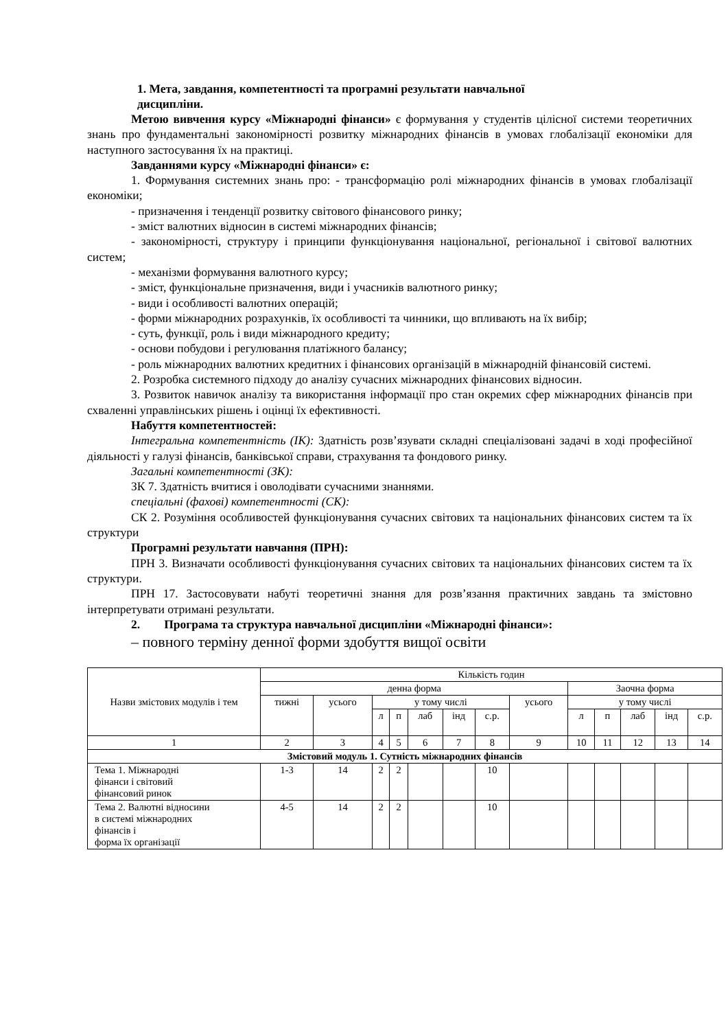1. Мета, завдання, компетентності та програмні результати навчальної
дисципліни.
Метою вивчення курсу «Міжнародні фінанси» є формування у студентів цілісної системи теоретичних знань про фундаментальні закономірності розвитку міжнародних фінансів в умовах глобалізації економіки для наступного застосування їх на практиці.
Завданнями курсу «Міжнародні фінанси» є:
1. Формування системних знань про: - трансформацію ролі міжнародних фінансів в умовах глобалізації економіки;
- призначення і тенденції розвитку світового фінансового ринку;
- зміст валютних відносин в системі міжнародних фінансів;
- закономірності, структуру і принципи функціонування національної, регіональної і світової валютних систем;
- механізми формування валютного курсу;
- зміст, функціональне призначення, види і учасників валютного ринку;
- види і особливості валютних операцій;
- форми міжнародних розрахунків, їх особливості та чинники, що впливають на їх вибір;
- суть, функції, роль і види міжнародного кредиту;
- основи побудови і регулювання платіжного балансу;
- роль міжнародних валютних кредитних і фінансових організацій в міжнародній фінансовій системі.
2. Розробка системного підходу до аналізу сучасних міжнародних фінансових відносин.
3. Розвиток навичок аналізу та використання інформації про стан окремих сфер міжнародних фінансів при схваленні управлінських рішень і оцінці їх ефективності.
Набуття компетентностей:
Інтегральна компетентність (ІК): Здатність розв’язувати складні спеціалізовані задачі в ході професійної діяльності у галузі фінансів, банківської справи, страхування та фондового ринку.
Загальні компетентності (ЗК):
ЗК 7. Здатність вчитися і оволодівати сучасними знаннями.
спеціальні (фахові) компетентності (СК):
СК 2. Розуміння особливостей функціонування сучасних світових та національних фінансових систем та їх структури
Програмні результати навчання (ПРН):
ПРН 3. Визначати особливості функціонування сучасних світових та національних фінансових систем та їх структури.
ПРН 17. Застосовувати набуті теоретичні знання для розв’язання практичних завдань та змістовно інтерпретувати отримані результати.
2. Програма та структура навчальної дисципліни «Міжнародні фінанси»:
– повного терміну денної форми здобуття вищої освіти
| Назви змістових модулів і тем | Кількість годин | | | | | | | | | | | | |
| | денна форма | | | | | | | | Заочна форма | | | | |
| | тижні | усього | у тому числі | | | | | усього | у тому числі | | | | |
| | | | л | п | лаб | інд | с.р. | | л | п | лаб | інд | с.р. |
| 1 | 2 | 3 | 4 | 5 | 6 | 7 | 8 | 9 | 10 | 11 | 12 | 13 | 14 |
| Змістовий модуль 1. Сутність міжнародних фінансів | | | | | | | | | | | | | |
| Тема 1. Міжнародні фінанси і світовий фінансовий ринок | 1-3 | 14 | 2 | 2 | | | 10 | | | | | | |
| Тема 2. Валютні відносини в системі міжнародних фінансів і форма їх організації | 4-5 | 14 | 2 | 2 | | | 10 | | | | | | |